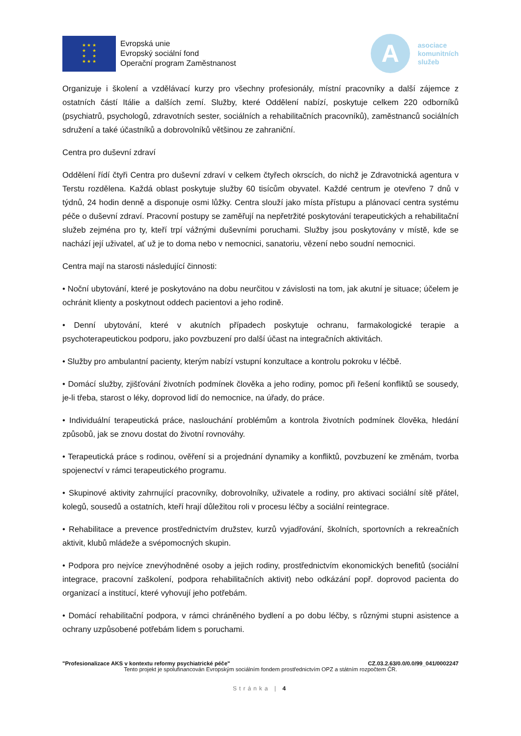★ ★ ★
★ ★
★ ★
★ ★ ★
Evropská unie
Evropský sociální fond
Operační program Zaměstnanost
A
asociace
komunitních
služeb
Organizuje i školení a vzdělávací kurzy pro všechny profesionály, místní pracovníky a další zájemce z ostatních částí Itálie a dalších zemí. Služby, které Oddělení nabízí, poskytuje celkem 220 odborníků (psychiatrů, psychologů, zdravotních sester, sociálních a rehabilitačních pracovníků), zaměstnanců sociálních sdružení a také účastníků a dobrovolníků většinou ze zahraniční.
Centra pro duševní zdraví
Oddělení řídí čtyři Centra pro duševní zdraví v celkem čtyřech okrscích, do nichž je Zdravotnická agentura v Terstu rozdělena. Každá oblast poskytuje služby 60 tisícům obyvatel. Každé centrum je otevřeno 7 dnů v týdnů, 24 hodin denně a disponuje osmi lůžky. Centra slouží jako místa přístupu a plánovací centra systému péče o duševní zdraví. Pracovní postupy se zaměřují na nepřetržité poskytování terapeutických a rehabilitační služeb zejména pro ty, kteří trpí vážnými duševními poruchami. Služby jsou poskytovány v místě, kde se nachází její uživatel, ať už je to doma nebo v nemocnici, sanatoriu, vězení nebo soudní nemocnici.
Centra mají na starosti následující činnosti:
• Noční ubytování, které je poskytováno na dobu neurčitou v závislosti na tom, jak akutní je situace; účelem je ochránit klienty a poskytnout oddech pacientovi a jeho rodině.
• Denní ubytování, které v akutních případech poskytuje ochranu, farmakologické terapie a psychoterapeutickou podporu, jako povzbuzení pro další účast na integračních aktivitách.
• Služby pro ambulantní pacienty, kterým nabízí vstupní konzultace a kontrolu pokroku v léčbě.
• Domácí služby, zjišťování životních podmínek člověka a jeho rodiny, pomoc při řešení konfliktů se sousedy, je-li třeba, starost o léky, doprovod lidí do nemocnice, na úřady, do práce.
• Individuální terapeutická práce, naslouchání problémům a kontrola životních podmínek člověka, hledání způsobů, jak se znovu dostat do životní rovnováhy.
• Terapeutická práce s rodinou, ověření si a projednání dynamiky a konfliktů, povzbuzení ke změnám, tvorba spojenectví v rámci terapeutického programu.
• Skupinové aktivity zahrnující pracovníky, dobrovolníky, uživatele a rodiny, pro aktivaci sociální sítě přátel, kolegů, sousedů a ostatních, kteří hrají důležitou roli v procesu léčby a sociální reintegrace.
• Rehabilitace a prevence prostřednictvím družstev, kurzů vyjadřování, školních, sportovních a rekreačních aktivit, klubů mládeže a svépomocných skupin.
• Podpora pro nejvíce znevýhodněné osoby a jejich rodiny, prostřednictvím ekonomických benefitů (sociální integrace, pracovní zaškolení, podpora rehabilitačních aktivit) nebo odkázání popř. doprovod pacienta do organizací a institucí, které vyhovují jeho potřebám.
• Domácí rehabilitační podpora, v rámci chráněného bydlení a po dobu léčby, s různými stupni asistence a ochrany uzpůsobené potřebám lidem s poruchami.
"Profesionalizace AKS v kontextu reformy psychiatrické péče" CZ.03.2.63/0.0/0.0/99_041/0002247
Tento projekt je spolufinancován Evropským sociálním fondem prostřednictvím OPZ a státním rozpočtem ČR.
Stránka | 4